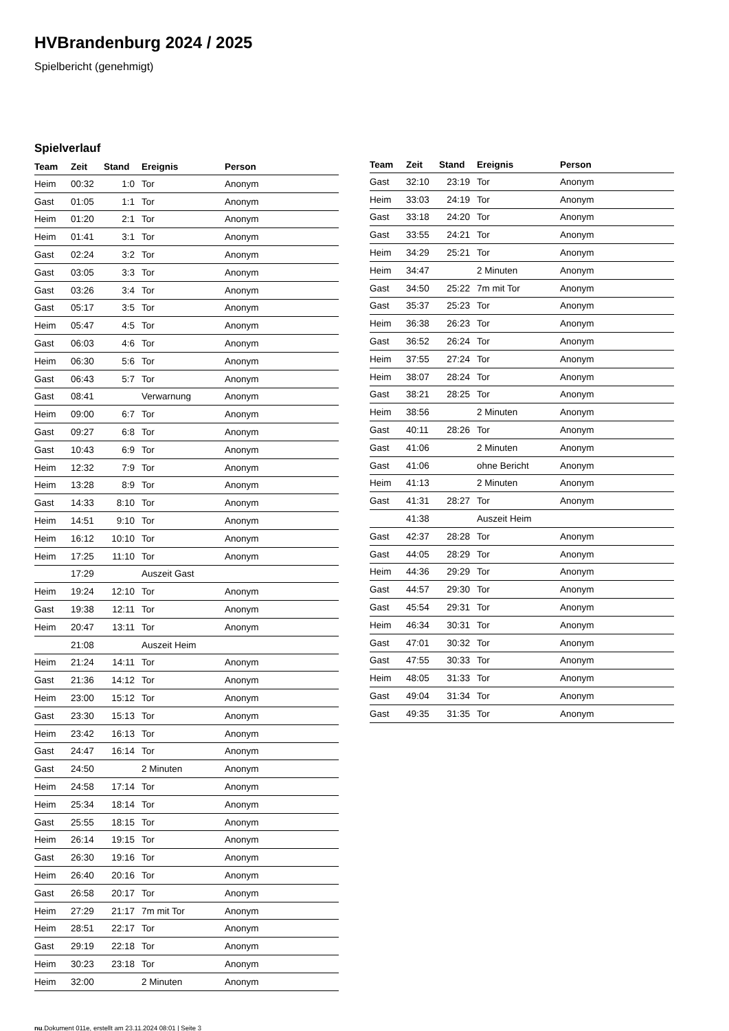HVBrandenburg 2024 / 2025
Spielbericht (genehmigt)
Spielverlauf
| Team | Zeit | Stand | Ereignis | Person |
| --- | --- | --- | --- | --- |
| Heim | 00:32 | 1:0 | Tor | Anonym |
| Gast | 01:05 | 1:1 | Tor | Anonym |
| Heim | 01:20 | 2:1 | Tor | Anonym |
| Heim | 01:41 | 3:1 | Tor | Anonym |
| Gast | 02:24 | 3:2 | Tor | Anonym |
| Gast | 03:05 | 3:3 | Tor | Anonym |
| Gast | 03:26 | 3:4 | Tor | Anonym |
| Gast | 05:17 | 3:5 | Tor | Anonym |
| Heim | 05:47 | 4:5 | Tor | Anonym |
| Gast | 06:03 | 4:6 | Tor | Anonym |
| Heim | 06:30 | 5:6 | Tor | Anonym |
| Gast | 06:43 | 5:7 | Tor | Anonym |
| Gast | 08:41 | | Verwarnung | Anonym |
| Heim | 09:00 | 6:7 | Tor | Anonym |
| Gast | 09:27 | 6:8 | Tor | Anonym |
| Gast | 10:43 | 6:9 | Tor | Anonym |
| Heim | 12:32 | 7:9 | Tor | Anonym |
| Heim | 13:28 | 8:9 | Tor | Anonym |
| Gast | 14:33 | 8:10 | Tor | Anonym |
| Heim | 14:51 | 9:10 | Tor | Anonym |
| Heim | 16:12 | 10:10 | Tor | Anonym |
| Heim | 17:25 | 11:10 | Tor | Anonym |
| | 17:29 | | Auszeit Gast | |
| Heim | 19:24 | 12:10 | Tor | Anonym |
| Gast | 19:38 | 12:11 | Tor | Anonym |
| Heim | 20:47 | 13:11 | Tor | Anonym |
| | 21:08 | | Auszeit Heim | |
| Heim | 21:24 | 14:11 | Tor | Anonym |
| Gast | 21:36 | 14:12 | Tor | Anonym |
| Heim | 23:00 | 15:12 | Tor | Anonym |
| Gast | 23:30 | 15:13 | Tor | Anonym |
| Heim | 23:42 | 16:13 | Tor | Anonym |
| Gast | 24:47 | 16:14 | Tor | Anonym |
| Gast | 24:50 | | 2 Minuten | Anonym |
| Heim | 24:58 | 17:14 | Tor | Anonym |
| Heim | 25:34 | 18:14 | Tor | Anonym |
| Gast | 25:55 | 18:15 | Tor | Anonym |
| Heim | 26:14 | 19:15 | Tor | Anonym |
| Gast | 26:30 | 19:16 | Tor | Anonym |
| Heim | 26:40 | 20:16 | Tor | Anonym |
| Gast | 26:58 | 20:17 | Tor | Anonym |
| Heim | 27:29 | 21:17 | 7m mit Tor | Anonym |
| Heim | 28:51 | 22:17 | Tor | Anonym |
| Gast | 29:19 | 22:18 | Tor | Anonym |
| Heim | 30:23 | 23:18 | Tor | Anonym |
| Heim | 32:00 | | 2 Minuten | Anonym |
| Team | Zeit | Stand | Ereignis | Person |
| --- | --- | --- | --- | --- |
| Gast | 32:10 | 23:19 | Tor | Anonym |
| Heim | 33:03 | 24:19 | Tor | Anonym |
| Gast | 33:18 | 24:20 | Tor | Anonym |
| Gast | 33:55 | 24:21 | Tor | Anonym |
| Heim | 34:29 | 25:21 | Tor | Anonym |
| Heim | 34:47 | | 2 Minuten | Anonym |
| Gast | 34:50 | 25:22 | 7m mit Tor | Anonym |
| Gast | 35:37 | 25:23 | Tor | Anonym |
| Heim | 36:38 | 26:23 | Tor | Anonym |
| Gast | 36:52 | 26:24 | Tor | Anonym |
| Heim | 37:55 | 27:24 | Tor | Anonym |
| Heim | 38:07 | 28:24 | Tor | Anonym |
| Gast | 38:21 | 28:25 | Tor | Anonym |
| Heim | 38:56 | | 2 Minuten | Anonym |
| Gast | 40:11 | 28:26 | Tor | Anonym |
| Gast | 41:06 | | 2 Minuten | Anonym |
| Gast | 41:06 | | ohne Bericht | Anonym |
| Heim | 41:13 | | 2 Minuten | Anonym |
| Gast | 41:31 | 28:27 | Tor | Anonym |
| | 41:38 | | Auszeit Heim | |
| Gast | 42:37 | 28:28 | Tor | Anonym |
| Gast | 44:05 | 28:29 | Tor | Anonym |
| Heim | 44:36 | 29:29 | Tor | Anonym |
| Gast | 44:57 | 29:30 | Tor | Anonym |
| Gast | 45:54 | 29:31 | Tor | Anonym |
| Heim | 46:34 | 30:31 | Tor | Anonym |
| Gast | 47:01 | 30:32 | Tor | Anonym |
| Gast | 47:55 | 30:33 | Tor | Anonym |
| Heim | 48:05 | 31:33 | Tor | Anonym |
| Gast | 49:04 | 31:34 | Tor | Anonym |
| Gast | 49:35 | 31:35 | Tor | Anonym |
nu.Dokument 011e, erstellt am 23.11.2024 08:01 | Seite 3